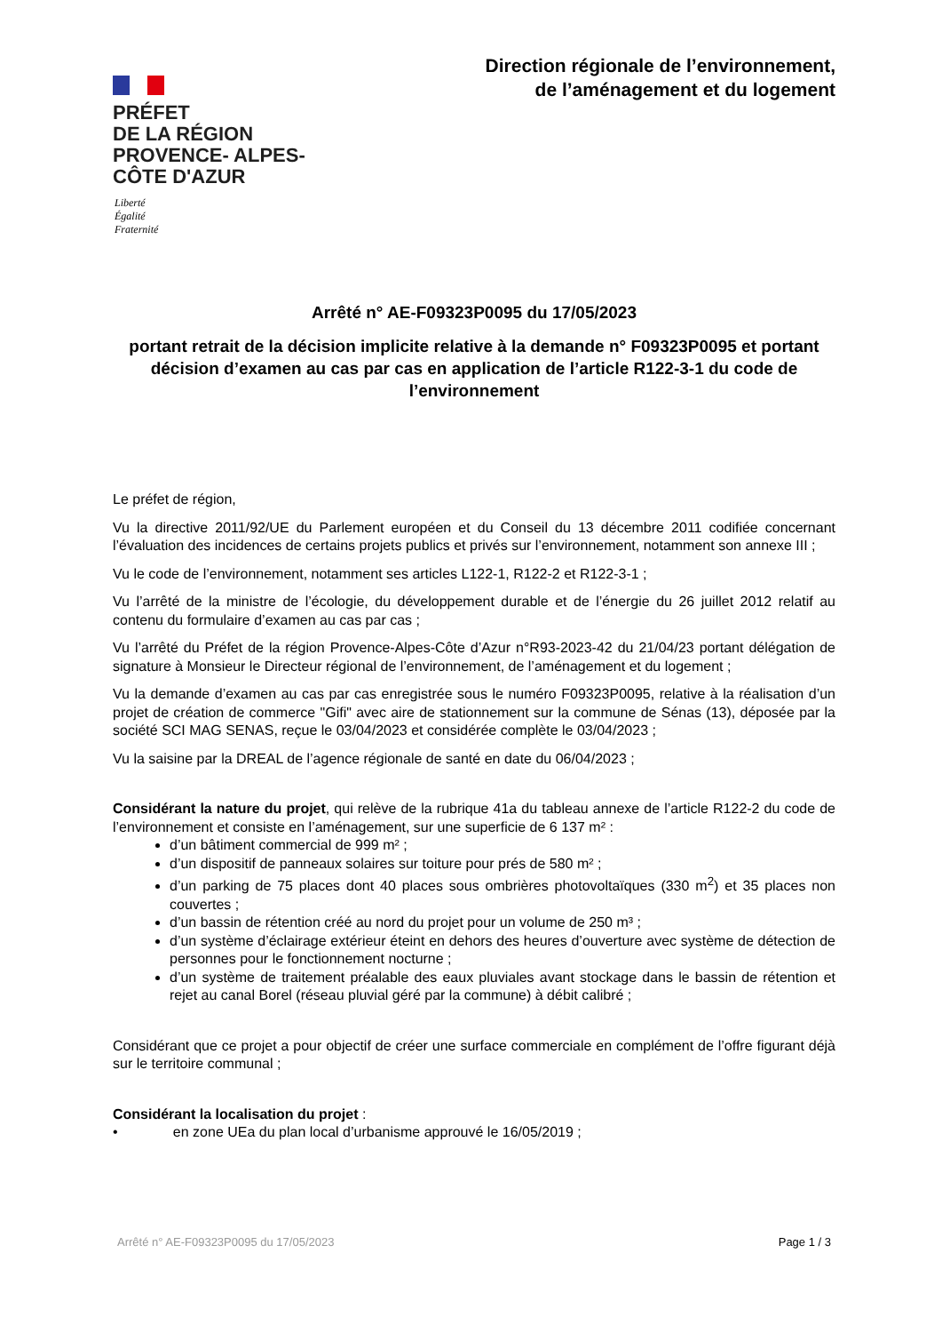PRÉFET
DE LA RÉGION
PROVENCE- ALPES-
CÔTE D'AZUR
Liberté
Égalité
Fraternité
Direction régionale de l’environnement,
de l’aménagement et du logement
Arrêté n° AE-F09323P0095 du 17/05/2023
portant retrait de la décision implicite relative à la demande n° F09323P0095 et portant décision d’examen au cas par cas en application de l’article R122-3-1 du code de l’environnement
Le préfet de région,
Vu la directive 2011/92/UE du Parlement européen et du Conseil du 13 décembre 2011 codifiée concernant l’évaluation des incidences de certains projets publics et privés sur l’environnement, notamment son annexe III ;
Vu le code de l’environnement, notamment ses articles L122-1, R122-2 et R122-3-1 ;
Vu l’arrêté de la ministre de l’écologie, du développement durable et de l’énergie du 26 juillet 2012 relatif au contenu du formulaire d’examen au cas par cas ;
Vu l’arrêté du Préfet de la région Provence-Alpes-Côte d’Azur n°R93-2023-42 du 21/04/23 portant délégation de signature à Monsieur le Directeur régional de l’environnement, de l’aménagement et du logement ;
Vu la demande d’examen au cas par cas enregistrée sous le numéro F09323P0095, relative à la réalisation d’un projet de création de commerce "Gifi" avec aire de stationnement sur la commune de Sénas (13), déposée par la société SCI MAG SENAS, reçue le 03/04/2023 et considérée complète le 03/04/2023 ;
Vu la saisine par la DREAL de l’agence régionale de santé en date du 06/04/2023 ;
Considérant la nature du projet, qui relève de la rubrique 41a du tableau annexe de l’article R122-2 du code de l’environnement et consiste en l’aménagement, sur une superficie de 6 137 m² :
d’un bâtiment commercial de 999 m² ;
d’un dispositif de panneaux solaires sur toiture pour prés de 580 m² ;
d’un parking de 75 places dont 40 places sous ombrières photovoltaïques (330 m<sup>2</sup>) et 35 places non couvertes ;
d’un bassin de rétention créé au nord du projet pour un volume de 250 m³ ;
d’un système d’éclairage extérieur éteint en dehors des heures d’ouverture avec système de détection de personnes pour le fonctionnement nocturne ;
d’un système de traitement préalable des eaux pluviales avant stockage dans le bassin de rétention et rejet au canal Borel (réseau pluvial géré par la commune) à débit calibré ;
Considérant que ce projet a pour objectif de créer une surface commerciale en complément de l’offre figurant déjà sur le territoire communal ;
Considérant la localisation du projet :
• en zone UEa du plan local d’urbanisme approuvé le 16/05/2019 ;
Arrêté n° AE-F09323P0095 du 17/05/2023 Page 1 / 3